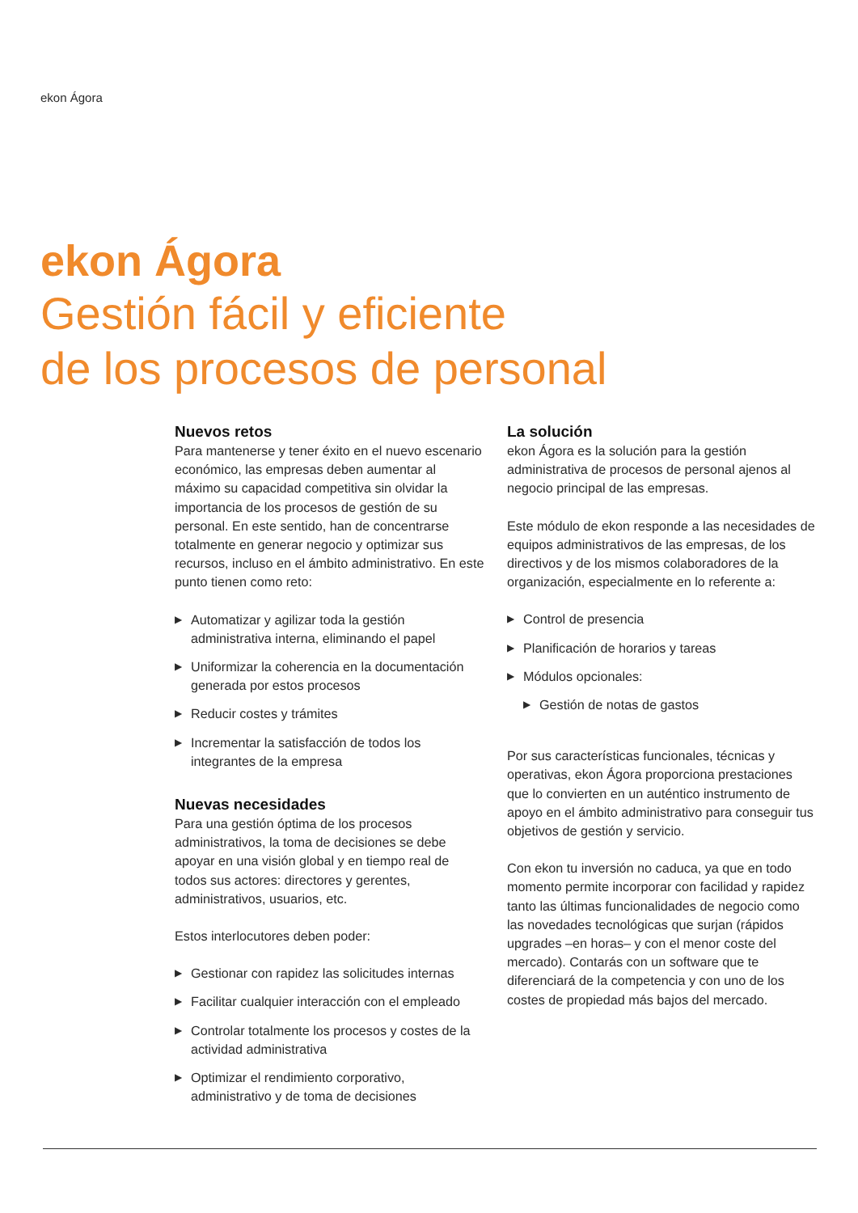ekon Ágora
ekon Ágora
Gestión fácil y eficiente
de los procesos de personal
Nuevos retos
Para mantenerse y tener éxito en el nuevo escenario económico, las empresas deben aumentar al máximo su capacidad competitiva sin olvidar la importancia de los procesos de gestión de su personal. En este sentido, han de concentrarse totalmente en generar negocio y optimizar sus recursos, incluso en el ámbito administrativo. En este punto tienen como reto:
▶ Automatizar y agilizar toda la gestión administrativa interna, eliminando el papel
▶ Uniformizar la coherencia en la documentación generada por estos procesos
▶ Reducir costes y trámites
▶ Incrementar la satisfacción de todos los integrantes de la empresa
Nuevas necesidades
Para una gestión óptima de los procesos administrativos, la toma de decisiones se debe apoyar en una visión global y en tiempo real de todos sus actores: directores y gerentes, administrativos, usuarios, etc.
Estos interlocutores deben poder:
▶ Gestionar con rapidez las solicitudes internas
▶ Facilitar cualquier interacción con el empleado
▶ Controlar totalmente los procesos y costes de la actividad administrativa
▶ Optimizar el rendimiento corporativo, administrativo y de toma de decisiones
La solución
ekon Ágora es la solución para la gestión administrativa de procesos de personal ajenos al negocio principal de las empresas.
Este módulo de ekon responde a las necesidades de equipos administrativos de las empresas, de los directivos y de los mismos colaboradores de la organización, especialmente en lo referente a:
▶ Control de presencia
▶ Planificación de horarios y tareas
▶ Módulos opcionales:
▶ Gestión de notas de gastos
Por sus características funcionales, técnicas y operativas, ekon Ágora proporciona prestaciones que lo convierten en un auténtico instrumento de apoyo en el ámbito administrativo para conseguir tus objetivos de gestión y servicio.
Con ekon tu inversión no caduca, ya que en todo momento permite incorporar con facilidad y rapidez tanto las últimas funcionalidades de negocio como las novedades tecnológicas que surjan (rápidos upgrades –en horas– y con el menor coste del mercado). Contarás con un software que te diferenciará de la competencia y con uno de los costes de propiedad más bajos del mercado.